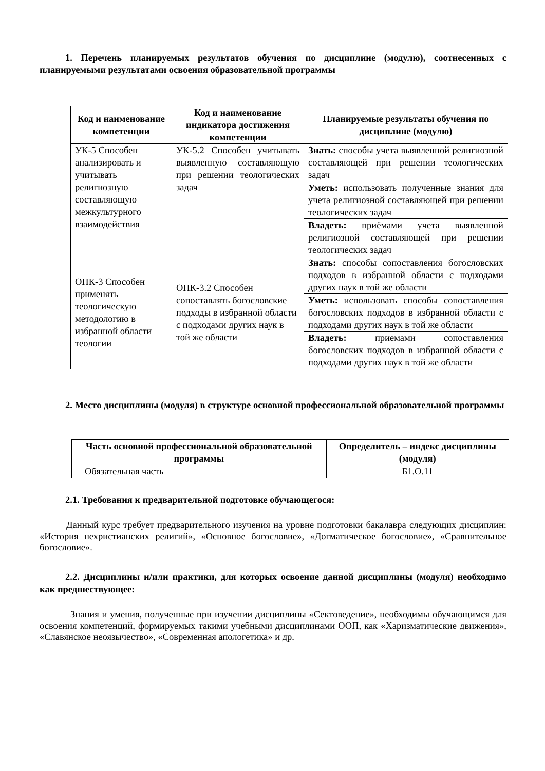1. Перечень планируемых результатов обучения по дисциплине (модулю), соотнесенных с планируемыми результатами освоения образовательной программы
| Код и наименование компетенции | Код и наименование индикатора достижения компетенции | Планируемые результаты обучения по дисциплине (модулю) |
| --- | --- | --- |
| УК-5 Способен анализировать и учитывать религиозную составляющую межкультурного взаимодействия | УК-5.2 Способен учитывать выявленную составляющую при решении теологических задач | Знать: способы учета выявленной религиозной составляющей при решении теологических задач |
| | | Уметь: использовать полученные знания для учета религиозной составляющей при решении теологических задач |
| | | Владеть: приёмами учета выявленной религиозной составляющей при решении теологических задач |
| ОПК-3 Способен применять теологическую методологию в избранной области теологии | ОПК-3.2 Способен сопоставлять богословские подходы в избранной области с подходами других наук в той же области | Знать: способы сопоставления богословских подходов в избранной области с подходами других наук в той же области |
| | | Уметь: использовать способы сопоставления богословских подходов в избранной области с подходами других наук в той же области |
| | | Владеть: приемами сопоставления богословских подходов в избранной области с подходами других наук в той же области |
2. Место дисциплины (модуля) в структуре основной профессиональной образовательной программы
| Часть основной профессиональной образовательной программы | Определитель – индекс дисциплины (модуля) |
| --- | --- |
| Обязательная часть | Б1.О.11 |
2.1. Требования к предварительной подготовке обучающегося:
Данный курс требует предварительного изучения на уровне подготовки бакалавра следующих дисциплин: «История нехристианских религий», «Основное богословие», «Догматическое богословие», «Сравнительное богословие».
2.2. Дисциплины и/или практики, для которых освоение данной дисциплины (модуля) необходимо как предшествующее:
Знания и умения, полученные при изучении дисциплины «Сектоведение», необходимы обучающимся для освоения компетенций, формируемых такими учебными дисциплинами ООП, как «Харизматические движения», «Славянское неоязычество», «Современная апологетика» и др.